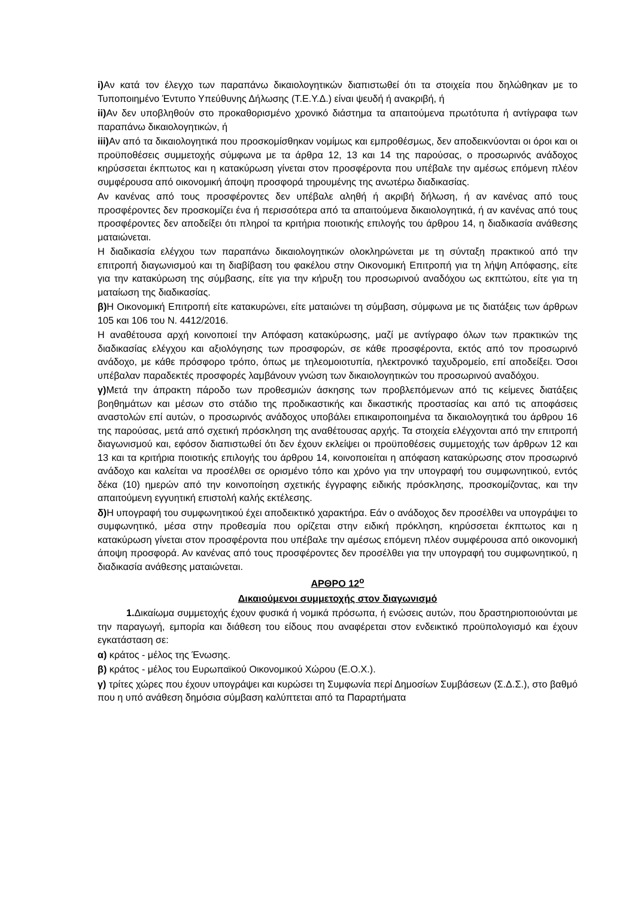i) Αν κατά τον έλεγχο των παραπάνω δικαιολογητικών διαπιστωθεί ότι τα στοιχεία που δηλώθηκαν με το Τυποποιημένο Έντυπο Υπεύθυνης Δήλωσης (Τ.Ε.Υ.Δ.) είναι ψευδή ή ανακριβή, ή
ii) Αν δεν υποβληθούν στο προκαθορισμένο χρονικό διάστημα τα απαιτούμενα πρωτότυπα ή αντίγραφα των παραπάνω δικαιολογητικών, ή
iii) Αν από τα δικαιολογητικά που προσκομίσθηκαν νομίμως και εμπροθέσμως, δεν αποδεικνύονται οι όροι και οι προϋποθέσεις συμμετοχής σύμφωνα με τα άρθρα 12, 13 και 14 της παρούσας, ο προσωρινός ανάδοχος κηρύσσεται έκπτωτος και η κατακύρωση γίνεται στον προσφέροντα που υπέβαλε την αμέσως επόμενη πλέον συμφέρουσα από οικονομική άποψη προσφορά τηρουμένης της ανωτέρω διαδικασίας.
Αν κανένας από τους προσφέροντες δεν υπέβαλε αληθή ή ακριβή δήλωση, ή αν κανένας από τους προσφέροντες δεν προσκομίζει ένα ή περισσότερα από τα απαιτούμενα δικαιολογητικά, ή αν κανένας από τους προσφέροντες δεν αποδείξει ότι πληροί τα κριτήρια ποιοτικής επιλογής του άρθρου 14, η διαδικασία ανάθεσης ματαιώνεται.
Η διαδικασία ελέγχου των παραπάνω δικαιολογητικών ολοκληρώνεται με τη σύνταξη πρακτικού από την επιτροπή διαγωνισμού και τη διαβίβαση του φακέλου στην Οικονομική Επιτροπή για τη λήψη Απόφασης, είτε για την κατακύρωση της σύμβασης, είτε για την κήρυξη του προσωρινού αναδόχου ως εκπτώτου, είτε για τη ματαίωση της διαδικασίας.
β) Η Οικονομική Επιτροπή είτε κατακυρώνει, είτε ματαιώνει τη σύμβαση, σύμφωνα με τις διατάξεις των άρθρων 105 και 106 του Ν. 4412/2016.
Η αναθέτουσα αρχή κοινοποιεί την Απόφαση κατακύρωσης, μαζί με αντίγραφο όλων των πρακτικών της διαδικασίας ελέγχου και αξιολόγησης των προσφορών, σε κάθε προσφέροντα, εκτός από τον προσωρινό ανάδοχο, με κάθε πρόσφορο τρόπο, όπως με τηλεομοιοτυπία, ηλεκτρονικό ταχυδρομείο, επί αποδείξει. Όσοι υπέβαλαν παραδεκτές προσφορές λαμβάνουν γνώση των δικαιολογητικών του προσωρινού αναδόχου.
γ) Μετά την άπρακτη πάροδο των προθεσμιών άσκησης των προβλεπόμενων από τις κείμενες διατάξεις βοηθημάτων και μέσων στο στάδιο της προδικαστικής και δικαστικής προστασίας και από τις αποφάσεις αναστολών επί αυτών, ο προσωρινός ανάδοχος υποβάλει επικαιροποιημένα τα δικαιολογητικά του άρθρου 16 της παρούσας, μετά από σχετική πρόσκληση της αναθέτουσας αρχής. Τα στοιχεία ελέγχονται από την επιτροπή διαγωνισμού και, εφόσον διαπιστωθεί ότι δεν έχουν εκλείψει οι προϋποθέσεις συμμετοχής των άρθρων 12 και 13 και τα κριτήρια ποιοτικής επιλογής του άρθρου 14, κοινοποιείται η απόφαση κατακύρωσης στον προσωρινό ανάδοχο και καλείται να προσέλθει σε ορισμένο τόπο και χρόνο για την υπογραφή του συμφωνητικού, εντός δέκα (10) ημερών από την κοινοποίηση σχετικής έγγραφης ειδικής πρόσκλησης, προσκομίζοντας, και την απαιτούμενη εγγυητική επιστολή καλής εκτέλεσης.
δ) Η υπογραφή του συμφωνητικού έχει αποδεικτικό χαρακτήρα. Εάν ο ανάδοχος δεν προσέλθει να υπογράψει το συμφωνητικό, μέσα στην προθεσμία που ορίζεται στην ειδική πρόκληση, κηρύσσεται έκπτωτος και η κατακύρωση γίνεται στον προσφέροντα που υπέβαλε την αμέσως επόμενη πλέον συμφέρουσα από οικονομική άποψη προσφορά. Αν κανένας από τους προσφέροντες δεν προσέλθει για την υπογραφή του συμφωνητικού, η διαδικασία ανάθεσης ματαιώνεται.
ΑΡΘΡΟ 12<sup>ο</sup>
Δικαιούμενοι συμμετοχής στον διαγωνισμό
1. Δικαίωμα συμμετοχής έχουν φυσικά ή νομικά πρόσωπα, ή ενώσεις αυτών, που δραστηριοποιούνται με την παραγωγή, εμπορία και διάθεση του είδους που αναφέρεται στον ενδεικτικό προϋπολογισμό και έχουν εγκατάσταση σε:
α) κράτος - μέλος της Ένωσης.
β) κράτος - μέλος του Ευρωπαϊκού Οικονομικού Χώρου (Ε.Ο.Χ.).
γ) τρίτες χώρες που έχουν υπογράψει και κυρώσει τη Συμφωνία περί Δημοσίων Συμβάσεων (Σ.Δ.Σ.), στο βαθμό που η υπό ανάθεση δημόσια σύμβαση καλύπτεται από τα Παραρτήματα